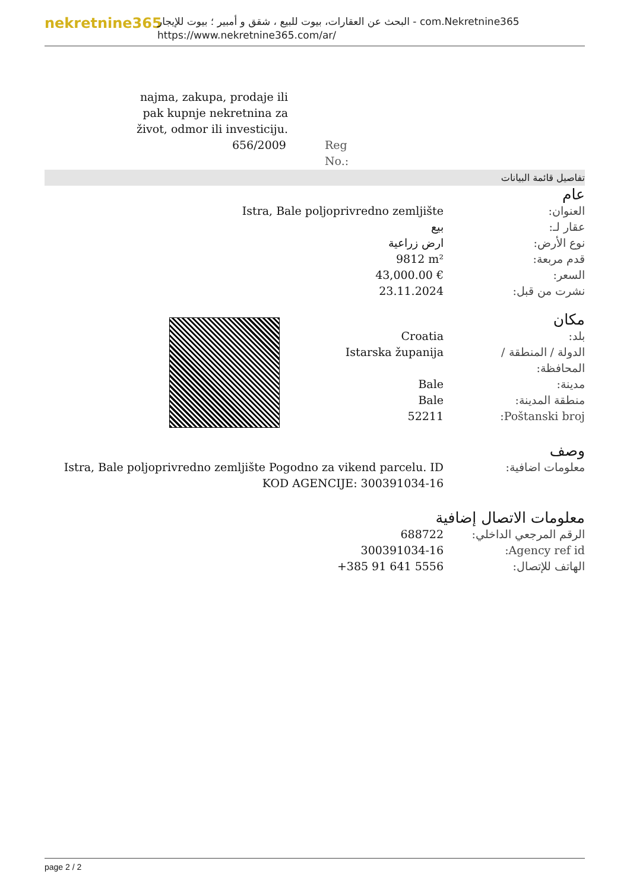nekretnine365
البحث عن العقارات، بيوت للبيع ، شقق و أمبير ؛ بيوت للإيجار - com.Nekretnine365
https://www.nekretnine365.com/ar/
najma, zakupa, prodaje ili pak kupnje nekretnina za život, odmor ili investiciju.
656/2009 Reg No.:
تفاصيل قائمة البيانات
عام
| Istra, Bale poljoprivredno zemljište | العنوان: |
| بيع | عقار لـ: |
| ارض زراعية | نوع الأرض: |
| 9812 m² | قدم مربعة: |
| 43,000.00 € | السعر: |
| 23.11.2024 | نشرت من قبل: |
مكان
| Croatia | بلد: |
| Istarska županija | الدولة / المنطقة / المحافظة: |
| Bale | مدينة: |
| Bale | منطقة المدينة: |
| 52211 | Poštanski broj: |
وصف
| Istra, Bale poljoprivredno zemljište Pogodno za vikend parcelu. ID KOD AGENCIJE: 300391034-16 | معلومات اضافية: |
معلومات الاتصال إضافية
| 688722 | الرقم المرجعي الداخلي: |
| 300391034-16 | Agency ref id: |
| +385 91 641 5556 | الهاتف للإتصال: |
page 2 / 2